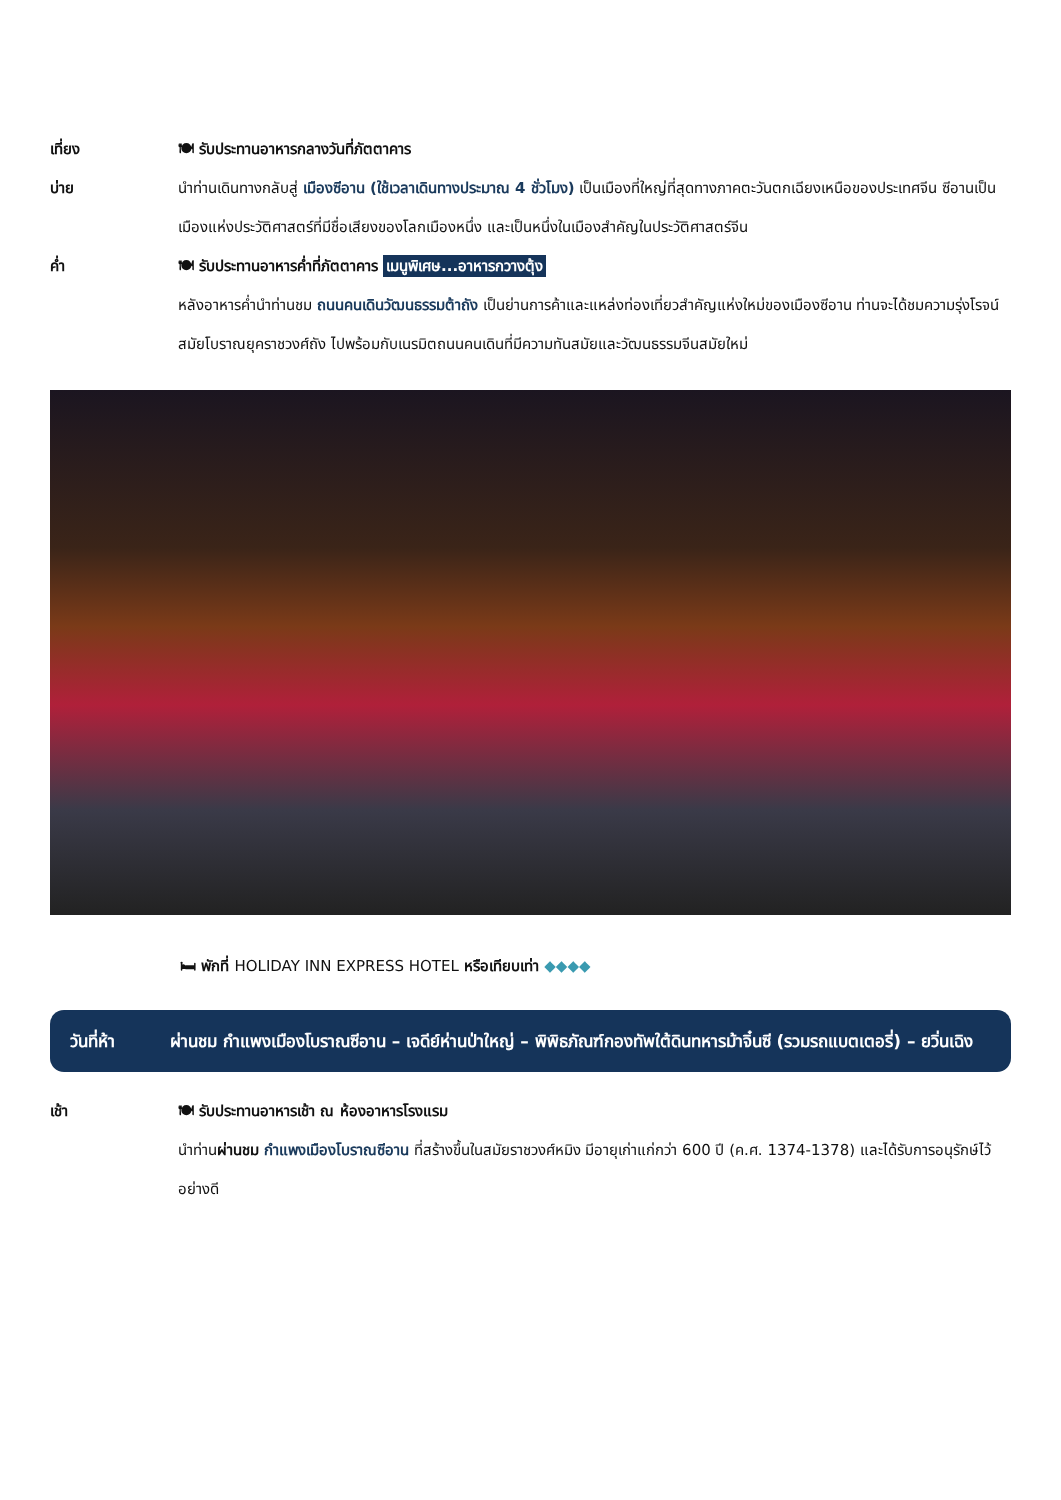เที่ยง 🍽 รับประทานอาหารกลางวันที่ภัตตาคาร
บ่าย นำท่านเดินทางกลับสู่ เมืองซีอาน (ใช้เวลาเดินทางประมาณ 4 ชั่วโมง) เป็นเมืองที่ใหญ่ที่สุดทางภาคตะวันตกเฉียงเหนือของประเทศจีน ซีอานเป็นเมืองแห่งประวัติศาสตร์ที่มีชื่อเสียงของโลกเมืองหนึ่ง และเป็นหนึ่งในเมืองสำคัญในประวัติศาสตร์จีน
ค่ำ 🍽 รับประทานอาหารค่ำที่ภัตตาคาร เมนูพิเศษ...อาหารกวางตุ้ง
หลังอาหารค่ำนำท่านชม ถนนคนเดินวัฒนธรรมต้าถัง เป็นย่านการค้าและแหล่งท่องเที่ยวสำคัญแห่งใหม่ของเมืองซีอาน ท่านจะได้ชมความรุ่งโรจน์สมัยโบราณยุคราชวงศ์ถัง ไปพร้อมกับเนรมิตถนนคนเดินที่มีความทันสมัยและวัฒนธรรมจีนสมัยใหม่
🛏 พักที่ HOLIDAY INN EXPRESS HOTEL หรือเทียบเท่า ◆◆◆◆
วันที่ห้า ผ่านชม กำแพงเมืองโบราณซีอาน – เจดีย์ห่านป่าใหญ่ – พิพิธภัณฑ์กองทัพใต้ดินทหารม้าจิ๋นซี (รวมรถแบตเตอรี่) – ยวิ่นเฉิง
เช้า 🍽 รับประทานอาหารเช้า ณ ห้องอาหารโรงแรม
นำท่านผ่านชม กำแพงเมืองโบราณซีอาน ที่สร้างขึ้นในสมัยราชวงศ์หมิง มีอายุเก่าแก่กว่า 600 ปี (ค.ศ. 1374-1378) และได้รับการอนุรักษ์ไว้อย่างดี